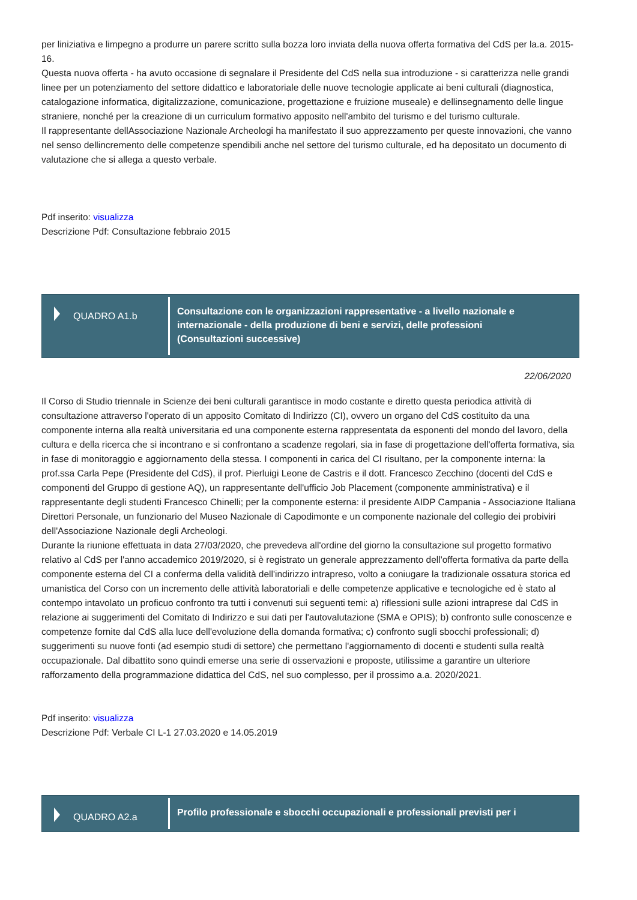per liniziativa e limpegno a produrre un parere scritto sulla bozza loro inviata della nuova offerta formativa del CdS per la.a. 2015-16.
Questa nuova offerta - ha avuto occasione di segnalare il Presidente del CdS nella sua introduzione - si caratterizza nelle grandi linee per un potenziamento del settore didattico e laboratoriale delle nuove tecnologie applicate ai beni culturali (diagnostica, catalogazione informatica, digitalizzazione, comunicazione, progettazione e fruizione museale) e dellinsegnamento delle lingue straniere, nonché per la creazione di un curriculum formativo apposito nell'ambito del turismo e del turismo culturale.
Il rappresentante dellAssociazione Nazionale Archeologi ha manifestato il suo apprezzamento per queste innovazioni, che vanno nel senso dellincremento delle competenze spendibili anche nel settore del turismo culturale, ed ha depositato un documento di valutazione che si allega a questo verbale.
Pdf inserito: visualizza
Descrizione Pdf: Consultazione febbraio 2015
QUADRO A1.b
Consultazione con le organizzazioni rappresentative - a livello nazionale e internazionale - della produzione di beni e servizi, delle professioni (Consultazioni successive)
22/06/2020
Il Corso di Studio triennale in Scienze dei beni culturali garantisce in modo costante e diretto questa periodica attività di consultazione attraverso l'operato di un apposito Comitato di Indirizzo (CI), ovvero un organo del CdS costituito da una componente interna alla realtà universitaria ed una componente esterna rappresentata da esponenti del mondo del lavoro, della cultura e della ricerca che si incontrano e si confrontano a scadenze regolari, sia in fase di progettazione dell'offerta formativa, sia in fase di monitoraggio e aggiornamento della stessa. I componenti in carica del CI risultano, per la componente interna: la prof.ssa Carla Pepe (Presidente del CdS), il prof. Pierluigi Leone de Castris e il dott. Francesco Zecchino (docenti del CdS e componenti del Gruppo di gestione AQ), un rappresentante dell'ufficio Job Placement (componente amministrativa) e il rappresentante degli studenti Francesco Chinelli; per la componente esterna: il presidente AIDP Campania - Associazione Italiana Direttori Personale, un funzionario del Museo Nazionale di Capodimonte e un componente nazionale del collegio dei probiviri dell'Associazione Nazionale degli Archeologi.
Durante la riunione effettuata in data 27/03/2020, che prevedeva all'ordine del giorno la consultazione sul progetto formativo relativo al CdS per l'anno accademico 2019/2020, si è registrato un generale apprezzamento dell'offerta formativa da parte della componente esterna del CI a conferma della validità dell'indirizzo intrapreso, volto a coniugare la tradizionale ossatura storica ed umanistica del Corso con un incremento delle attività laboratoriali e delle competenze applicative e tecnologiche ed è stato al contempo intavolato un proficuo confronto tra tutti i convenuti sui seguenti temi: a) riflessioni sulle azioni intraprese dal CdS in relazione ai suggerimenti del Comitato di Indirizzo e sui dati per l'autovalutazione (SMA e OPIS); b) confronto sulle conoscenze e competenze fornite dal CdS alla luce dell'evoluzione della domanda formativa; c) confronto sugli sbocchi professionali; d) suggerimenti su nuove fonti (ad esempio studi di settore) che permettano l'aggiornamento di docenti e studenti sulla realtà occupazionale. Dal dibattito sono quindi emerse una serie di osservazioni e proposte, utilissime a garantire un ulteriore rafforzamento della programmazione didattica del CdS, nel suo complesso, per il prossimo a.a. 2020/2021.
Pdf inserito: visualizza
Descrizione Pdf: Verbale CI L-1 27.03.2020 e 14.05.2019
QUADRO A2.a
Profilo professionale e sbocchi occupazionali e professionali previsti per i